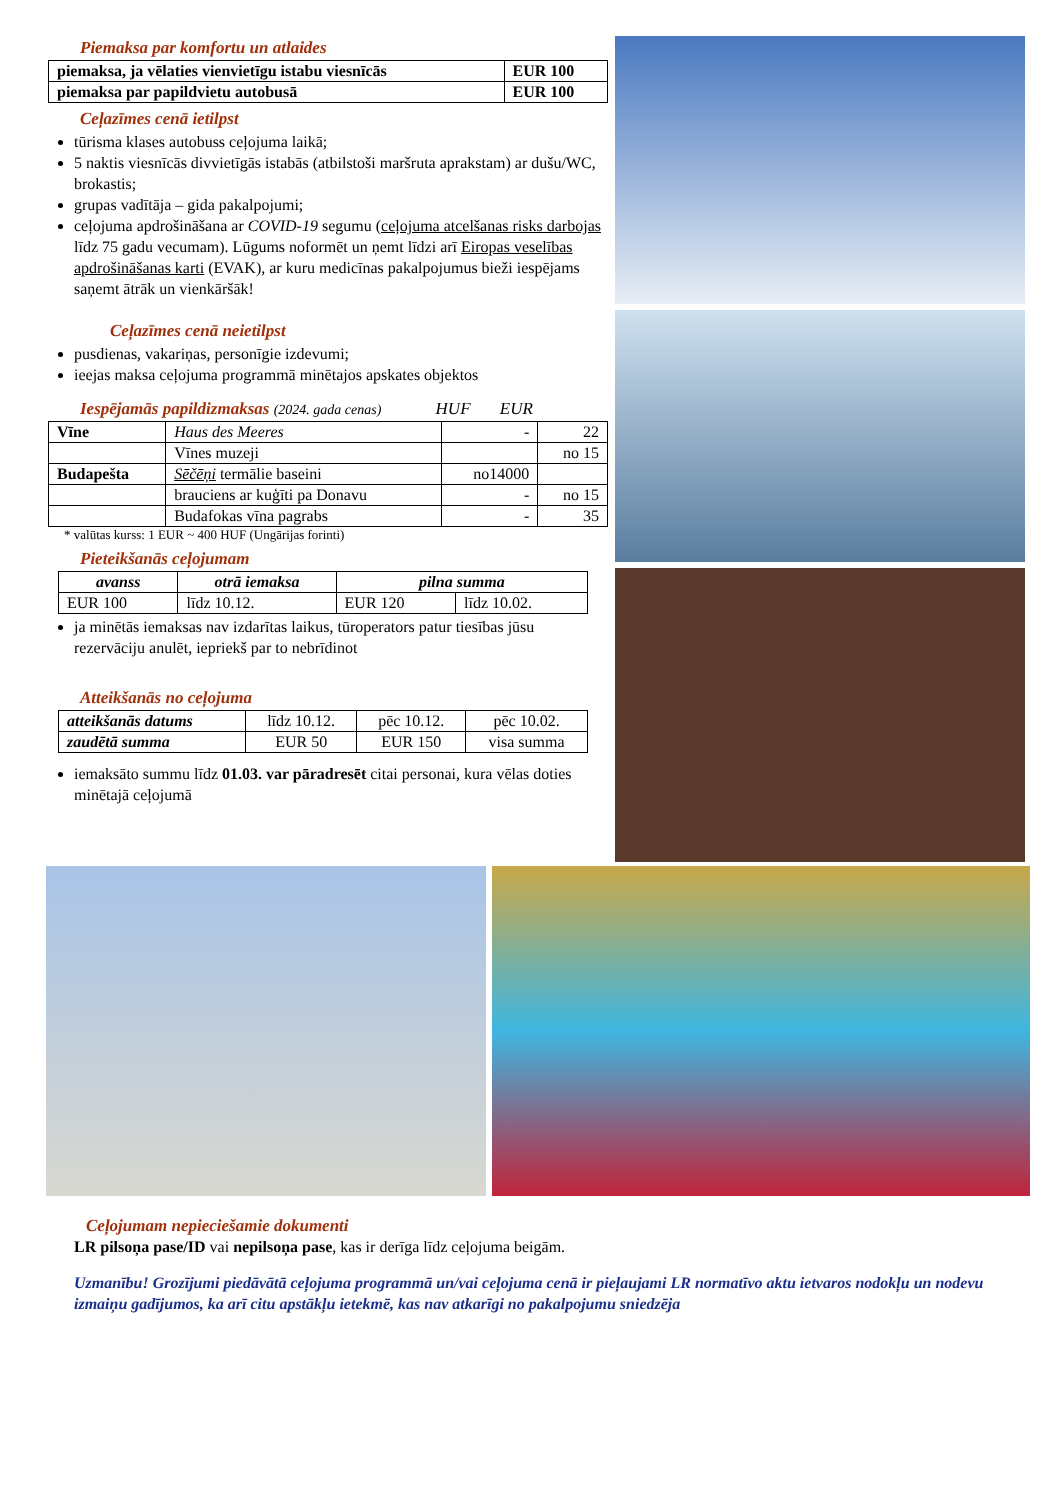Piemaksa par komfortu un atlaides
| piemaksa, ja vēlaties vienvietīgu istabu viesnīcās | EUR 100 |
| piemaksa par papildvietu autobusā | EUR 100 |
Ceļazīmes cenā ietilpst
tūrisma klases autobuss ceļojuma laikā;
5 naktis viesnīcās divvietīgās istabās (atbilstoši maršruta aprakstam) ar dušu/WC, brokastis;
grupas vadītāja – gida pakalpojumi;
ceļojuma apdrošināšana ar COVID-19 segumu (ceļojuma atcelšanas risks darbojas līdz 75 gadu vecumam). Lūgums noformēt un ņemt līdzi arī Eiropas veselības apdrošināšanas karti (EVAK), ar kuru medicīnas pakalpojumus bieži iespējams saņemt ātrāk un vienkāršāk!
Ceļazīmes cenā neietilpst
pusdienas, vakariņas, personīgie izdevumi;
ieejas maksa ceļojuma programmā minētajos apskates objektos
Iespējamās papildizmaksas (2024. gada cenas) HUF EUR
| Vīne | Haus des Meeres | - | 22 |
| | Vīnes muzeji | | no 15 |
| Budapešta | Sēčēņi termālie baseini | no14000 | |
| | brauciens ar kuģīti pa Donavu | - | no 15 |
| | Budafokas vīna pagrabs | - | 35 |
* valūtas kurss: 1 EUR ~ 400 HUF (Ungārijas forinti)
Pieteikšanās ceļojumam
| avanss | otrā iemaksa | pilna summa | |
| --- | --- | --- | --- |
| EUR 100 | līdz 10.12. | EUR 120 | līdz 10.02. |
ja minētās iemaksas nav izdarītas laikus, tūroperators patur tiesības jūsu rezervāciju anulēt, iepriekš par to nebrīdinot
Atteikšanās no ceļojuma
| atteikšanās datums | līdz 10.12. | pēc 10.12. | pēc 10.02. |
| zaudētā summa | EUR 50 | EUR 150 | visa summa |
iemaksāto summu līdz 01.03. var pāradresēt citai personai, kura vēlas doties minētajā ceļojumā
Ceļojumam nepieciešamie dokumenti
LR pilsoņa pase/ID vai nepilsoņa pase, kas ir derīga līdz ceļojuma beigām.
Uzmanību! Grozījumi piedāvātā ceļojuma programmā un/vai ceļojuma cenā ir pieļaujami LR normatīvo aktu ietvaros nodokļu un nodevu izmaiņu gadījumos, ka arī citu apstākļu ietekmē, kas nav atkarīgi no pakalpojumu sniedzēja